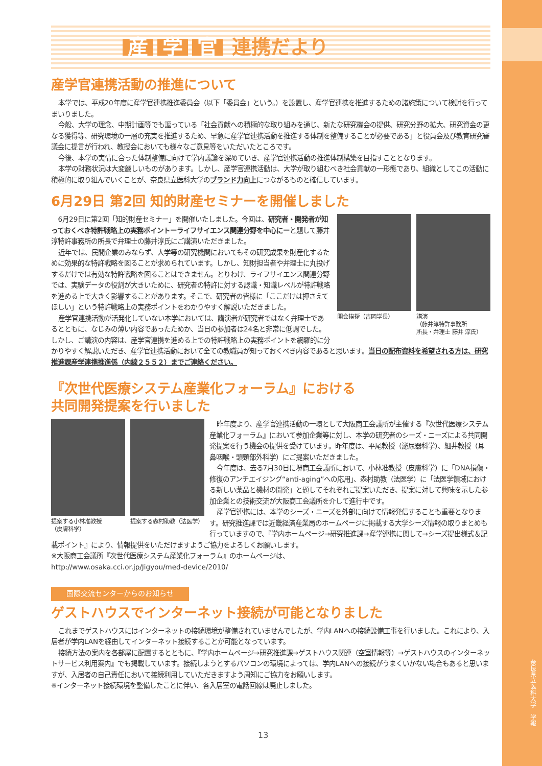奈良県立医科大学　学報
産学 官 連携だより
産学官連携活動の推進について
本学では、平成20年度に産学官連携推進委員会（以下「委員会」という。）を設置し、産学官連携を推進するための諸施策について検討を行ってまいりました。
今般、大学の理念、中期計画等でも謳っている「社会貢献への積極的な取り組みを通じ、新たな研究機会の提供、研究分野の拡大、研究資金の更なる獲得等、研究環境の一層の充実を推進するため、早急に産学官連携活動を推進する体制を整備することが必要である」と役員会及び教育研究審議会に提言が行われ、教授会においても様々なご意見等をいただいたところです。
今後、本学の実情に合った体制整備に向けて学内議論を深めていき、産学官連携活動の推進体制構築を目指すこととなります。
本学の財務状況は大変厳しいものがあります。しかし、産学官連携活動は、大学が取り組むべき社会貢献の一形態であり、組織としてこの活動に積極的に取り組んでいくことが、奈良県立医科大学のブランド力向上につながるものと確信しています。
6月29日 第2回 知的財産セミナーを開催しました
開会挨拶（吉岡学長） 講演
（藤井淳特許事務所
所長・弁理士 藤井 淳氏）
6月29日に第2回「知的財産セミナー」を開催いたしました。今回は、研究者・開発者が知っておくべき特許戦略上の実務ポイントーライフサイエンス関連分野を中心にーと題して藤井淳特許事務所の所長で弁理士の藤井淳氏にご講演いただきました。
近年では、民間企業のみならず、大学等の研究機関においてもその研究成果を財産化するために効果的な特許戦略を図ることが求められています。しかし、知財担当者や弁理士に丸投げするだけでは有効な特許戦略を図ることはできません。とりわけ、ライフサイエンス関連分野では、実験データの役割が大きいために、研究者の特許に対する認識・知識レベルが特許戦略を進める上で大きく影響することがあります。そこで、研究者の皆様に「ここだけは押さえてほしい」という特許戦略上の実務ポイントをわかりやすく解説いただきました。
産学官連携活動が活発化していない本学においては、講演者が研究者ではなく弁理士であるとともに、なじみの薄い内容であったためか、当日の参加者は24名と非常に低調でした。しかし、ご講演の内容は、産学官連携を進める上での特許戦略上の実務ポイントを網羅的に分かりやすく解説いただき、産学官連携活動において全ての教職員が知っておくべき内容であると思います。当日の配布資料を希望される方は、研究推進課産学連携推進係（内線２５５２）までご連絡ください。
『次世代医療システム産業化フォーラム』における
共同開発提案を行いました
提案する小林准教授
（皮膚科学）
提案する森村助教（法医学）
昨年度より、産学官連携活動の一環として大阪商工会議所が主催する『次世代医療システム産業化フォーラム』において参加企業等に対し、本学の研究者のシーズ・ニーズによる共同開発提案を行う機会の提供を受けています。昨年度は、平尾教授（泌尿器科学）、細井教授（耳鼻咽喉・頭頸部外科学）にご提案いただきました。
今年度は、去る7月30日に堺商工会議所において、小林准教授（皮膚科学）に「DNA損傷・修復のアンチエイジング“anti-aging”への応用」、森村助教（法医学）に「法医学領域における新しい薬品と機材の開発」と題してそれぞれご提案いただき、提案に対して興味を示した参加企業との技術交流が大阪商工会議所を介して進行中です。
産学官連携には、本学のシーズ・ニーズを外部に向けて情報発信することも重要となります。研究推進課では近畿経済産業局のホームページに掲載する大学シーズ情報の取りまとめも行っていますので、『学内ホームページ→研究推進課→産学連携に関して→シーズ提出様式＆記載ポイント』により、情報提供をいただけますようご協力をよろしくお願いします。
※大阪商工会議所『次世代医療システム産業化フォーラム』のホームページは、
http://www.osaka.cci.or.jp/Jigyou/med-device/2010/
国際交流センターからのお知らせ
ゲストハウスでインターネット接続が可能となりました
これまでゲストハウスにはインターネットの接続環境が整備されていませんでしたが、学内LANへの接続設備工事を行いました。これにより、入居者が学内LANを経由してインターネット接続することが可能となっています。
接続方法の案内を各部屋に配置するとともに、『学内ホームページ→研究推進課→ゲストハウス関連（空室情報等）→ゲストハウスのインターネットサービス利用案内』でも掲載しています。接続しようとするパソコンの環境によっては、学内LANへの接続がうまくいかない場合もあると思いますが、入居者の自己責任において接続利用していただきますよう周知にご協力をお願いします。
※インターネット接続環境を整備したことに伴い、各入居室の電話回線は廃止しました。
13